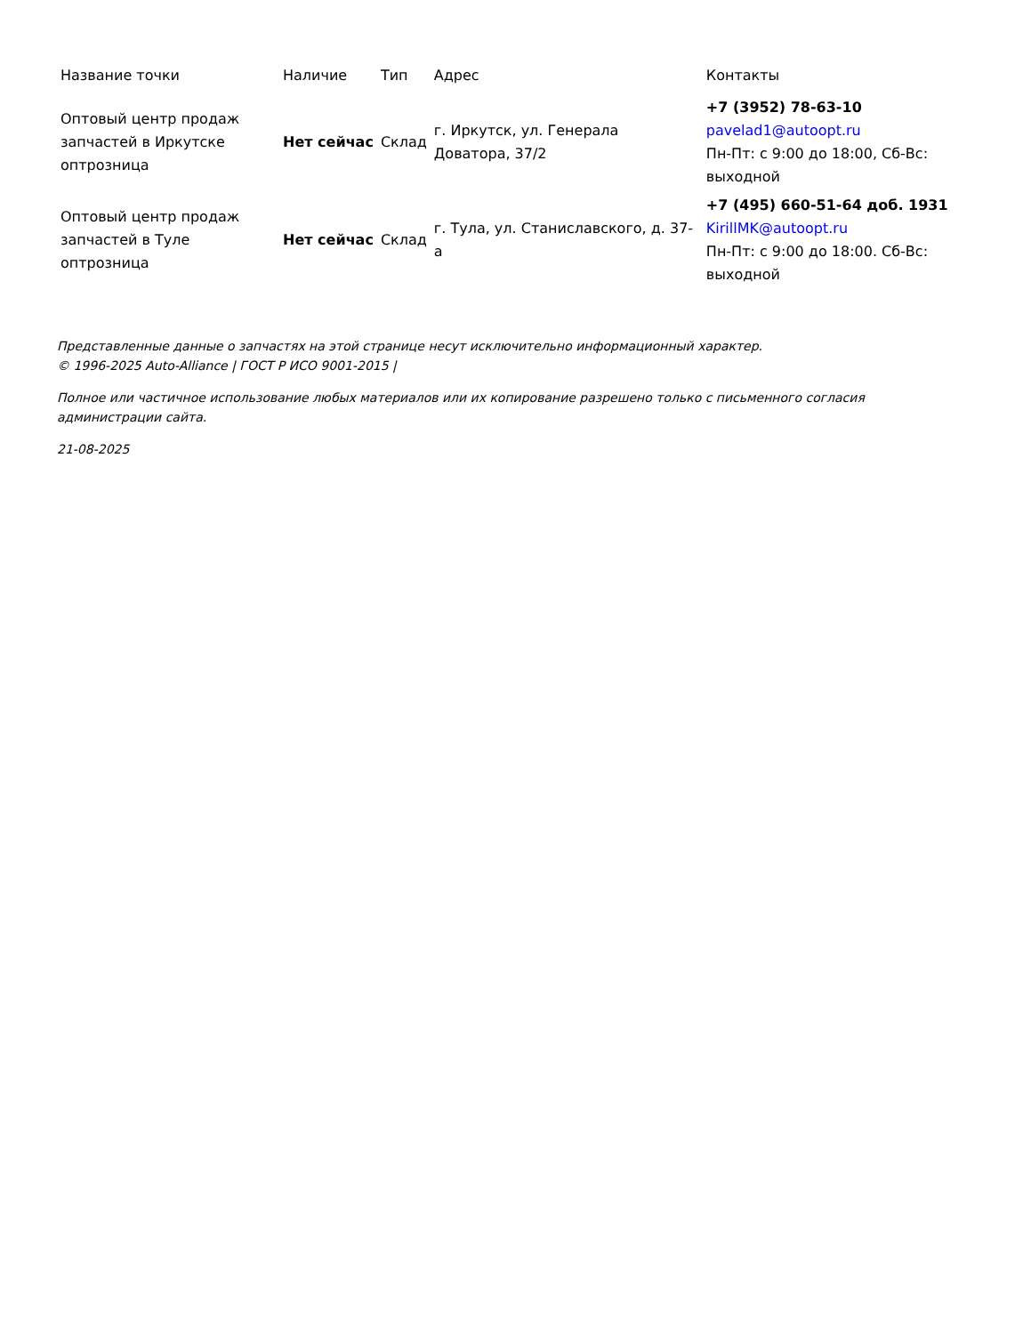| Название точки | Наличие | Тип | Адрес | Контакты |
| --- | --- | --- | --- | --- |
| Оптовый центр продаж запчастей в Иркутске оптрозница | Нет сейчас | Склад | г. Иркутск, ул. Генерала Доватора, 37/2 | +7 (3952) 78-63-10 pavelad1@autoopt.ru Пн-Пт: с 9:00 до 18:00, Сб-Вс: выходной |
| Оптовый центр продаж запчастей в Туле оптрозница | Нет сейчас | Склад | г. Тула, ул. Станиславского, д. 37-а | +7 (495) 660-51-64 доб. 1931 KirillMK@autoopt.ru Пн-Пт: с 9:00 до 18:00. Сб-Вс: выходной |
Представленные данные о запчастях на этой странице несут исключительно информационный характер.
© 1996-2025 Auto-Alliance | ГОСТ Р ИСО 9001-2015 |
Полное или частичное использование любых материалов или их копирование разрешено только с письменного согласия
администрации сайта.
21-08-2025